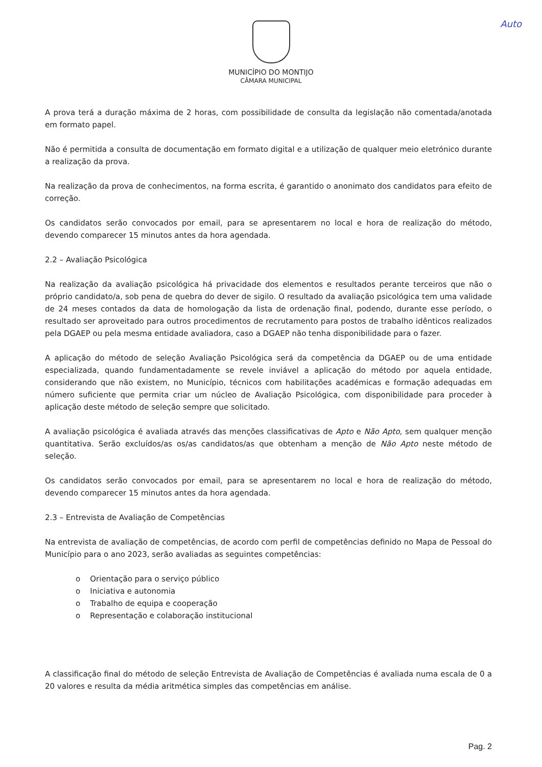Auto
MUNICÍPIO DO MONTIJO
CÂMARA MUNICIPAL
A prova terá a duração máxima de 2 horas, com possibilidade de consulta da legislação não comentada/anotada em formato papel.
Não é permitida a consulta de documentação em formato digital e a utilização de qualquer meio eletrónico durante a realização da prova.
Na realização da prova de conhecimentos, na forma escrita, é garantido o anonimato dos candidatos para efeito de correção.
Os candidatos serão convocados por email, para se apresentarem no local e hora de realização do método, devendo comparecer 15 minutos antes da hora agendada.
2.2 – Avaliação Psicológica
Na realização da avaliação psicológica há privacidade dos elementos e resultados perante terceiros que não o próprio candidato/a, sob pena de quebra do dever de sigilo. O resultado da avaliação psicológica tem uma validade de 24 meses contados da data de homologação da lista de ordenação final, podendo, durante esse período, o resultado ser aproveitado para outros procedimentos de recrutamento para postos de trabalho idênticos realizados pela DGAEP ou pela mesma entidade avaliadora, caso a DGAEP não tenha disponibilidade para o fazer.
A aplicação do método de seleção Avaliação Psicológica será da competência da DGAEP ou de uma entidade especializada, quando fundamentadamente se revele inviável a aplicação do método por aquela entidade, considerando que não existem, no Município, técnicos com habilitações académicas e formação adequadas em número suficiente que permita criar um núcleo de Avaliação Psicológica, com disponibilidade para proceder à aplicação deste método de seleção sempre que solicitado.
A avaliação psicológica é avaliada através das menções classificativas de Apto e Não Apto, sem qualquer menção quantitativa. Serão excluídos/as os/as candidatos/as que obtenham a menção de Não Apto neste método de seleção.
Os candidatos serão convocados por email, para se apresentarem no local e hora de realização do método, devendo comparecer 15 minutos antes da hora agendada.
2.3 – Entrevista de Avaliação de Competências
Na entrevista de avaliação de competências, de acordo com perfil de competências definido no Mapa de Pessoal do Município para o ano 2023, serão avaliadas as seguintes competências:
o Orientação para o serviço público
o Iniciativa e autonomia
o Trabalho de equipa e cooperação
o Representação e colaboração institucional
A classificação final do método de seleção Entrevista de Avaliação de Competências é avaliada numa escala de 0 a 20 valores e resulta da média aritmética simples das competências em análise.
Pag. 2